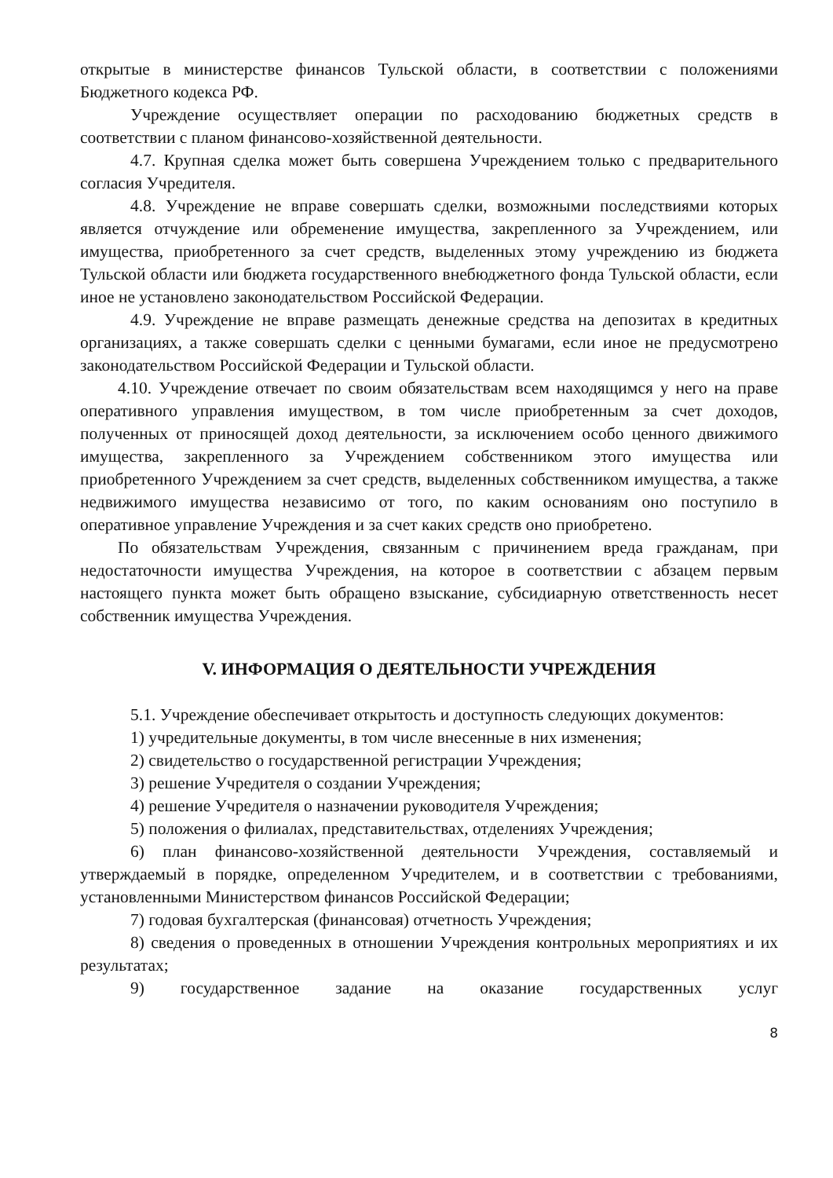открытые в министерстве финансов Тульской области, в соответствии с положениями Бюджетного кодекса РФ.
Учреждение осуществляет операции по расходованию бюджетных средств в соответствии с планом финансово-хозяйственной деятельности.
4.7. Крупная сделка может быть совершена Учреждением только с предварительного согласия Учредителя.
4.8. Учреждение не вправе совершать сделки, возможными последствиями которых является отчуждение или обременение имущества, закрепленного за Учреждением, или имущества, приобретенного за счет средств, выделенных этому учреждению из бюджета Тульской области или бюджета государственного внебюджетного фонда Тульской области, если иное не установлено законодательством Российской Федерации.
4.9. Учреждение не вправе размещать денежные средства на депозитах в кредитных организациях, а также совершать сделки с ценными бумагами, если иное не предусмотрено законодательством Российской Федерации и Тульской области.
4.10. Учреждение отвечает по своим обязательствам всем находящимся у него на праве оперативного управления имуществом, в том числе приобретенным за счет доходов, полученных от приносящей доход деятельности, за исключением особо ценного движимого имущества, закрепленного за Учреждением собственником этого имущества или приобретенного Учреждением за счет средств, выделенных собственником имущества, а также недвижимого имущества независимо от того, по каким основаниям оно поступило в оперативное управление Учреждения и за счет каких средств оно приобретено.
По обязательствам Учреждения, связанным с причинением вреда гражданам, при недостаточности имущества Учреждения, на которое в соответствии с абзацем первым настоящего пункта может быть обращено взыскание, субсидиарную ответственность несет собственник имущества Учреждения.
V. ИНФОРМАЦИЯ О ДЕЯТЕЛЬНОСТИ УЧРЕЖДЕНИЯ
5.1. Учреждение обеспечивает открытость и доступность следующих документов:
1) учредительные документы, в том числе внесенные в них изменения;
2) свидетельство о государственной регистрации Учреждения;
3) решение Учредителя о создании Учреждения;
4) решение Учредителя о назначении руководителя Учреждения;
5) положения о филиалах, представительствах, отделениях Учреждения;
6) план финансово-хозяйственной деятельности Учреждения, составляемый и утверждаемый в порядке, определенном Учредителем, и в соответствии с требованиями, установленными Министерством финансов Российской Федерации;
7) годовая бухгалтерская (финансовая) отчетность Учреждения;
8) сведения о проведенных в отношении Учреждения контрольных мероприятиях и их результатах;
9) государственное задание на оказание государственных услуг
8